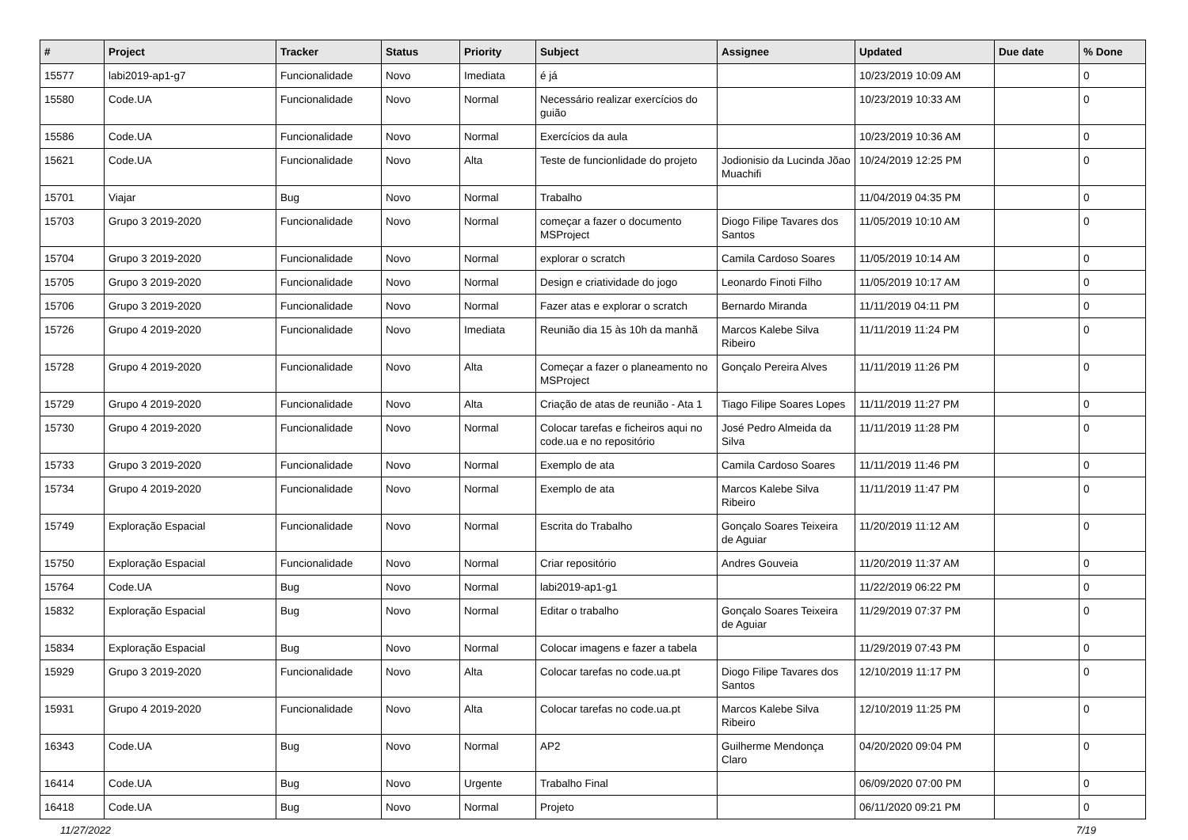| # | Project | Tracker | Status | Priority | Subject | Assignee | Updated | Due date | % Done |
| --- | --- | --- | --- | --- | --- | --- | --- | --- | --- |
| 15577 | labi2019-ap1-g7 | Funcionalidade | Novo | Imediata | é já | | 10/23/2019 10:09 AM | | 0 |
| 15580 | Code.UA | Funcionalidade | Novo | Normal | Necessário realizar exercícios do guião | | 10/23/2019 10:33 AM | | 0 |
| 15586 | Code.UA | Funcionalidade | Novo | Normal | Exercícios da aula | | 10/23/2019 10:36 AM | | 0 |
| 15621 | Code.UA | Funcionalidade | Novo | Alta | Teste de funcionlidade do projeto | Jodionisio da Lucinda Jõao Muachifi | 10/24/2019 12:25 PM | | 0 |
| 15701 | Viajar | Bug | Novo | Normal | Trabalho | | 11/04/2019 04:35 PM | | 0 |
| 15703 | Grupo 3 2019-2020 | Funcionalidade | Novo | Normal | começar a fazer o documento MSProject | Diogo Filipe Tavares dos Santos | 11/05/2019 10:10 AM | | 0 |
| 15704 | Grupo 3 2019-2020 | Funcionalidade | Novo | Normal | explorar o scratch | Camila Cardoso Soares | 11/05/2019 10:14 AM | | 0 |
| 15705 | Grupo 3 2019-2020 | Funcionalidade | Novo | Normal | Design e criatividade do jogo | Leonardo Finoti Filho | 11/05/2019 10:17 AM | | 0 |
| 15706 | Grupo 3 2019-2020 | Funcionalidade | Novo | Normal | Fazer atas e explorar o scratch | Bernardo Miranda | 11/11/2019 04:11 PM | | 0 |
| 15726 | Grupo 4 2019-2020 | Funcionalidade | Novo | Imediata | Reunião dia 15 às 10h da manhã | Marcos Kalebe Silva Ribeiro | 11/11/2019 11:24 PM | | 0 |
| 15728 | Grupo 4 2019-2020 | Funcionalidade | Novo | Alta | Começar a fazer o planeamento no MSProject | Gonçalo Pereira Alves | 11/11/2019 11:26 PM | | 0 |
| 15729 | Grupo 4 2019-2020 | Funcionalidade | Novo | Alta | Criação de atas de reunião - Ata 1 | Tiago Filipe Soares Lopes | 11/11/2019 11:27 PM | | 0 |
| 15730 | Grupo 4 2019-2020 | Funcionalidade | Novo | Normal | Colocar tarefas e ficheiros aqui no code.ua e no repositório | José Pedro Almeida da Silva | 11/11/2019 11:28 PM | | 0 |
| 15733 | Grupo 3 2019-2020 | Funcionalidade | Novo | Normal | Exemplo de ata | Camila Cardoso Soares | 11/11/2019 11:46 PM | | 0 |
| 15734 | Grupo 4 2019-2020 | Funcionalidade | Novo | Normal | Exemplo de ata | Marcos Kalebe Silva Ribeiro | 11/11/2019 11:47 PM | | 0 |
| 15749 | Exploração Espacial | Funcionalidade | Novo | Normal | Escrita do Trabalho | Gonçalo Soares Teixeira de Aguiar | 11/20/2019 11:12 AM | | 0 |
| 15750 | Exploração Espacial | Funcionalidade | Novo | Normal | Criar repositório | Andres Gouveia | 11/20/2019 11:37 AM | | 0 |
| 15764 | Code.UA | Bug | Novo | Normal | labi2019-ap1-g1 | | 11/22/2019 06:22 PM | | 0 |
| 15832 | Exploração Espacial | Bug | Novo | Normal | Editar o trabalho | Gonçalo Soares Teixeira de Aguiar | 11/29/2019 07:37 PM | | 0 |
| 15834 | Exploração Espacial | Bug | Novo | Normal | Colocar imagens e fazer a tabela | | 11/29/2019 07:43 PM | | 0 |
| 15929 | Grupo 3 2019-2020 | Funcionalidade | Novo | Alta | Colocar tarefas no code.ua.pt | Diogo Filipe Tavares dos Santos | 12/10/2019 11:17 PM | | 0 |
| 15931 | Grupo 4 2019-2020 | Funcionalidade | Novo | Alta | Colocar tarefas no code.ua.pt | Marcos Kalebe Silva Ribeiro | 12/10/2019 11:25 PM | | 0 |
| 16343 | Code.UA | Bug | Novo | Normal | AP2 | Guilherme Mendonça Claro | 04/20/2020 09:04 PM | | 0 |
| 16414 | Code.UA | Bug | Novo | Urgente | Trabalho Final | | 06/09/2020 07:00 PM | | 0 |
| 16418 | Code.UA | Bug | Novo | Normal | Projeto | | 06/11/2020 09:21 PM | | 0 |
11/27/2022 7/19